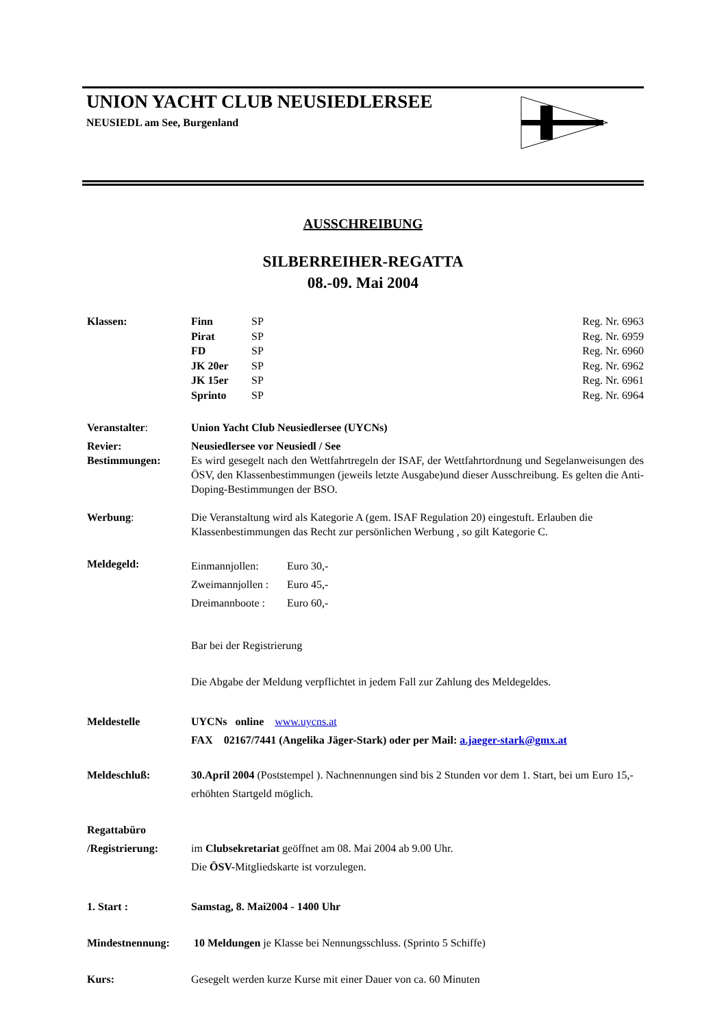UNION YACHT CLUB NEUSIEDLERSEE
NEUSIEDL am See, Burgenland
AUSSCHREIBUNG
SILBERREIHER-REGATTA
08.-09. Mai 2004
Klassen:
| Finn | SP | Reg. Nr. 6963 |
| Pirat | SP | Reg. Nr. 6959 |
| FD | SP | Reg. Nr. 6960 |
| JK 20er | SP | Reg. Nr. 6962 |
| JK 15er | SP | Reg. Nr. 6961 |
| Sprinto | SP | Reg. Nr. 6964 |
Veranstalter: Union Yacht Club Neusiedlersee (UYCNs)
Revier: Neusiedlersee vor Neusiedl / See
Bestimmungen: Es wird gesegelt nach den Wettfahrtregeln der ISAF, der Wettfahrtordnung und Segelanweisungen des ÖSV, den Klassenbestimmungen (jeweils letzte Ausgabe)und dieser Ausschreibung. Es gelten die Anti-Doping-Bestimmungen der BSO.
Werbung: Die Veranstaltung wird als Kategorie A (gem. ISAF Regulation 20) eingestuft. Erlauben die Klassenbestimmungen das Recht zur persönlichen Werbung , so gilt Kategorie C.
Meldegeld:
| Einmannjollen: | Euro 30,- |
| Zweimannjollen : | Euro 45,- |
| Dreimannboote : | Euro 60,- |
Bar bei der Registrierung
Die Abgabe der Meldung verpflichtet in jedem Fall zur Zahlung des Meldegeldes.
Meldestelle UYCNs online www.uycns.at
FAX 02167/7441 (Angelika Jäger-Stark) oder per Mail: a.jaeger-stark@gmx.at
Meldeschluß: 30.April 2004 (Poststempel ). Nachnennungen sind bis 2 Stunden vor dem 1. Start, bei um Euro 15,- erhöhten Startgeld möglich.
Regattabüro
/Registrierung:
im Clubsekretariat geöffnet am 08. Mai 2004 ab 9.00 Uhr.
Die ÖSV-Mitgliedskarte ist vorzulegen.
1. Start : Samstag, 8. Mai2004 - 1400 Uhr
Mindestnennung: 10 Meldungen je Klasse bei Nennungsschluss. (Sprinto 5 Schiffe)
Kurs: Gesegelt werden kurze Kurse mit einer Dauer von ca. 60 Minuten